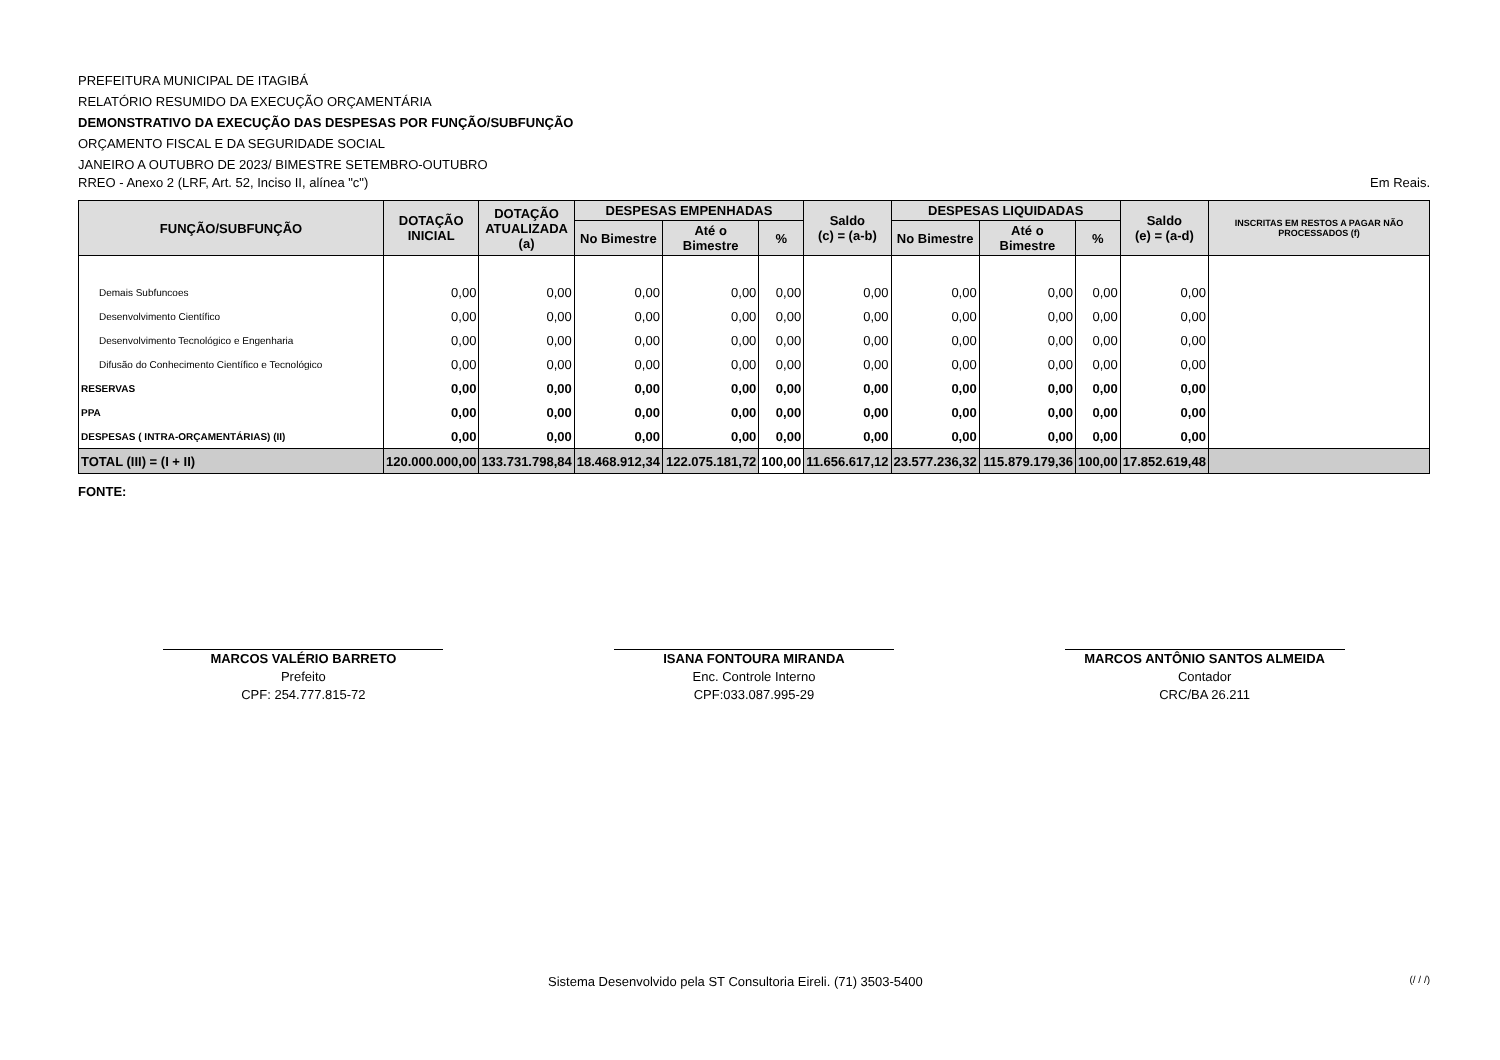PREFEITURA MUNICIPAL DE ITAGIBÁ
RELATÓRIO RESUMIDO DA EXECUÇÃO ORÇAMENTÁRIA
DEMONSTRATIVO DA EXECUÇÃO DAS DESPESAS POR FUNÇÃO/SUBFUNÇÃO
ORÇAMENTO FISCAL E DA SEGURIDADE SOCIAL
JANEIRO A OUTUBRO DE 2023/ BIMESTRE SETEMBRO-OUTUBRO
RREO - Anexo 2 (LRF, Art. 52, Inciso II, alínea "c") Em Reais.
| FUNÇÃO/SUBFUNÇÃO | DOTAÇÃO INICIAL | DOTAÇÃO ATUALIZADA (a) | DESPESAS EMPENHADAS | | | Saldo (c) = (a-b) | DESPESAS LIQUIDADAS | | | Saldo (e) = (a-d) | INSCRITAS EM RESTOS A PAGAR NÃO PROCESSADOS (f) |
| --- | --- | --- | --- | --- | --- | --- | --- | --- | --- | --- | --- |
| | | | No Bimestre | Até o Bimestre | % | | No Bimestre | Até o Bimestre | % | | |
| Demais Subfuncoes | 0,00 | 0,00 | 0,00 | 0,00 | 0,00 | 0,00 | 0,00 | 0,00 | 0,00 | 0,00 | |
| Desenvolvimento Científico | 0,00 | 0,00 | 0,00 | 0,00 | 0,00 | 0,00 | 0,00 | 0,00 | 0,00 | 0,00 | |
| Desenvolvimento Tecnológico e Engenharia | 0,00 | 0,00 | 0,00 | 0,00 | 0,00 | 0,00 | 0,00 | 0,00 | 0,00 | 0,00 | |
| Difusão do Conhecimento Científico e Tecnológico | 0,00 | 0,00 | 0,00 | 0,00 | 0,00 | 0,00 | 0,00 | 0,00 | 0,00 | 0,00 | |
| RESERVAS | 0,00 | 0,00 | 0,00 | 0,00 | 0,00 | 0,00 | 0,00 | 0,00 | 0,00 | 0,00 | |
| PPA | 0,00 | 0,00 | 0,00 | 0,00 | 0,00 | 0,00 | 0,00 | 0,00 | 0,00 | 0,00 | |
| DESPESAS ( INTRA-ORÇAMENTÁRIAS) (II) | 0,00 | 0,00 | 0,00 | 0,00 | 0,00 | 0,00 | 0,00 | 0,00 | 0,00 | 0,00 | |
| TOTAL (III) = (I + II) | 120.000.000,00 | 133.731.798,84 | 18.468.912,34 | 122.075.181,72 | 100,00 | 11.656.617,12 | 23.577.236,32 | 115.879.179,36 | 100,00 | 17.852.619,48 | |
FONTE:
MARCOS VALÉRIO BARRETO
Prefeito
CPF: 254.777.815-72
ISANA FONTOURA MIRANDA
Enc. Controle Interno
CPF:033.087.995-29
MARCOS ANTÔNIO SANTOS ALMEIDA
Contador
CRC/BA 26.211
Sistema Desenvolvido pela ST Consultoria Eireli. (71) 3503-5400 (/ / /)